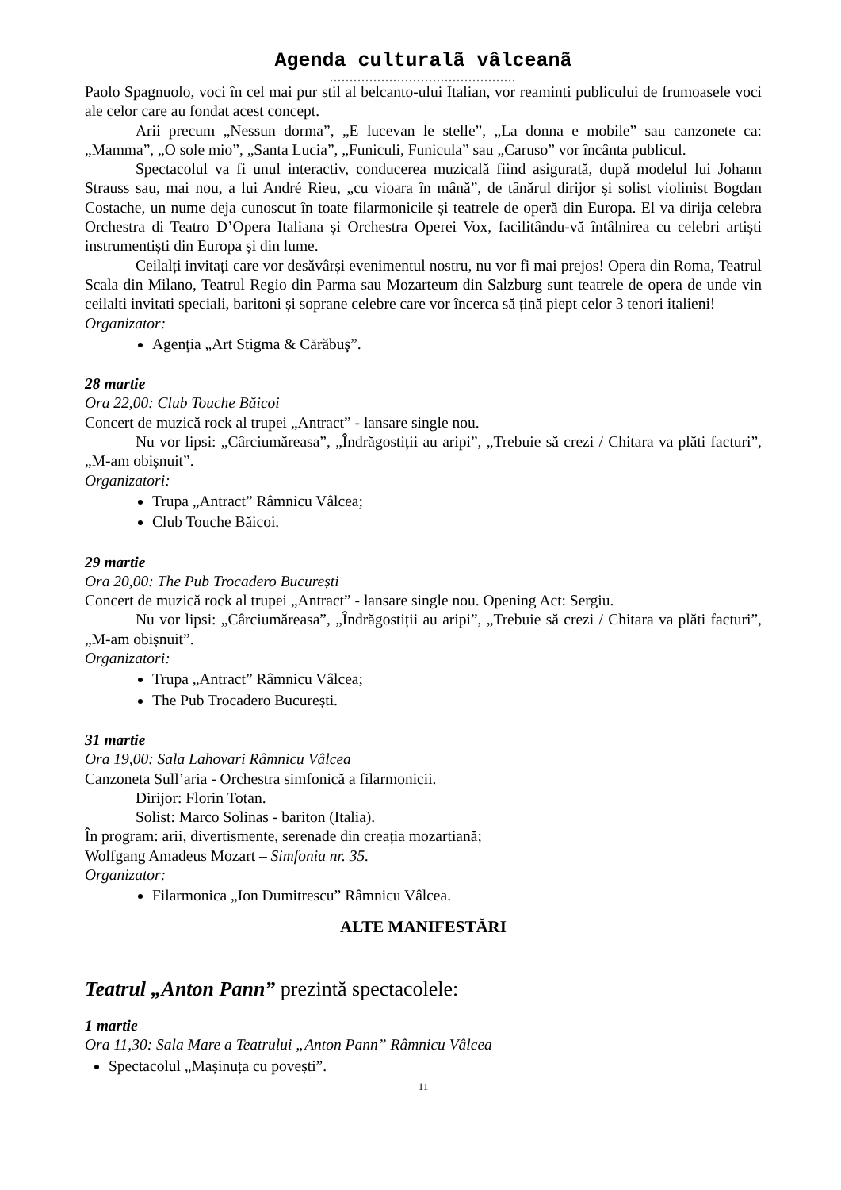Agenda culturalã vâlceanã
...............................................
Paolo Spagnuolo, voci în cel mai pur stil al belcanto-ului Italian, vor reaminti publicului de frumoasele voci ale celor care au fondat acest concept.
Arii precum „Nessun dorma”, „E lucevan le stelle”, „La donna e mobile” sau canzonete ca: „Mamma”, „O sole mio”, „Santa Lucia”, „Funiculi, Funicula” sau „Caruso” vor încânta publicul.
Spectacolul va fi unul interactiv, conducerea muzicală fiind asigurată, după modelul lui Johann Strauss sau, mai nou, a lui André Rieu, „cu vioara în mână”, de tânărul dirijor și solist violinist Bogdan Costache, un nume deja cunoscut în toate filarmonicile și teatrele de operă din Europa. El va dirija celebra Orchestra di Teatro D’Opera Italiana și Orchestra Operei Vox, facilitându-vă întâlnirea cu celebri artiști instrumentiști din Europa și din lume.
Ceilalți invitați care vor desăvârși evenimentul nostru, nu vor fi mai prejos! Opera din Roma, Teatrul Scala din Milano, Teatrul Regio din Parma sau Mozarteum din Salzburg sunt teatrele de opera de unde vin ceilalti invitati speciali, baritoni și soprane celebre care vor încerca să țină piept celor 3 tenori italieni!
Organizator:
Agenţia „Art Stigma & Cărăbuş”.
28 martie
Ora 22,00: Club Touche Băicoi
Concert de muzică rock al trupei „Antract” - lansare single nou.
Nu vor lipsi: „Cârciumăreasa”, „Îndrăgostiții au aripi”, „Trebuie să crezi / Chitara va plăti facturi”, „M-am obișnuit”.
Organizatori:
Trupa „Antract” Râmnicu Vâlcea;
Club Touche Băicoi.
29 martie
Ora 20,00: The Pub Trocadero București
Concert de muzică rock al trupei „Antract” - lansare single nou. Opening Act: Sergiu.
Nu vor lipsi: „Cârciumăreasa”, „Îndrăgostiții au aripi”, „Trebuie să crezi / Chitara va plăti facturi”, „M-am obișnuit”.
Organizatori:
Trupa „Antract” Râmnicu Vâlcea;
The Pub Trocadero București.
31 martie
Ora 19,00: Sala Lahovari Râmnicu Vâlcea
Canzoneta Sull’aria - Orchestra simfonică a filarmonicii.
Dirijor: Florin Totan.
Solist: Marco Solinas - bariton (Italia).
În program: arii, divertismente, serenade din creația mozartiană;
Wolfgang Amadeus Mozart – Simfonia nr. 35.
Organizator:
Filarmonica „Ion Dumitrescu” Râmnicu Vâlcea.
ALTE MANIFESTĂRI
Teatrul „Anton Pann” prezintă spectacolele:
1 martie
Ora 11,30: Sala Mare a Teatrului „Anton Pann” Râmnicu Vâlcea
Spectacolul „Mașinuța cu povești”.
11